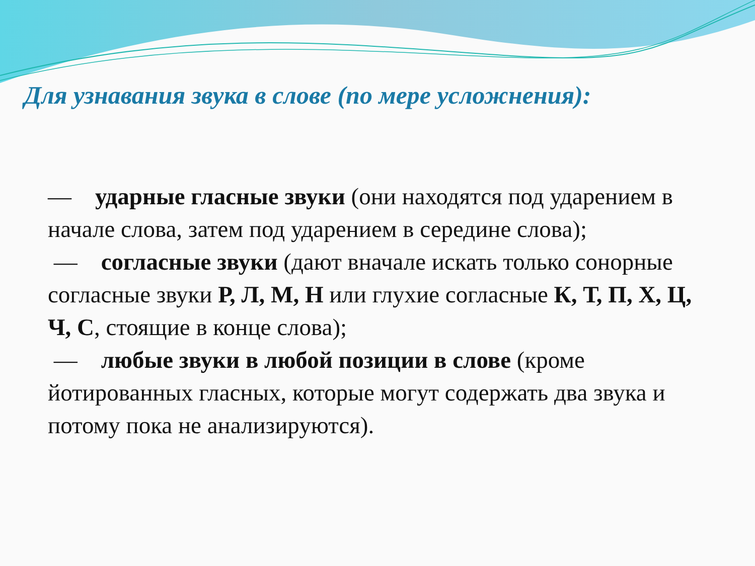Для узнавания звука в слове (по мере усложнения):
— ударные гласные звуки (они находятся под ударением в начале слова, затем под ударением в середине слова);
— согласные звуки (дают вначале искать только сонорные согласные звуки Р, Л, М, Н или глухие согласные К, Т, П, Х, Ц, Ч, С, стоящие в конце слова);
— любые звуки в любой позиции в слове (кроме йотированных гласных, которые могут содержать два звука и потому пока не анализируются).